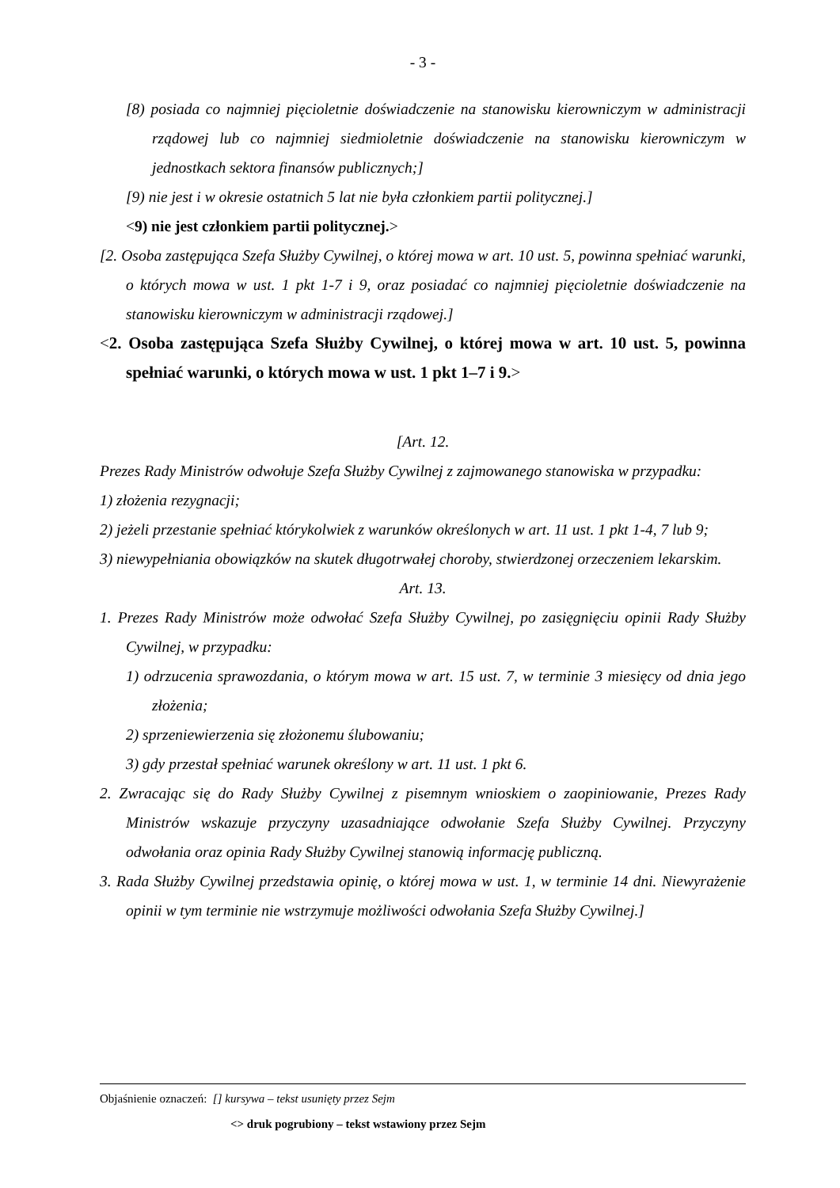- 3 -
[8) posiada co najmniej pięcioletnie doświadczenie na stanowisku kierowniczym w administracji rządowej lub co najmniej siedmioletnie doświadczenie na stanowisku kierowniczym w jednostkach sektora finansów publicznych;]
[9) nie jest i w okresie ostatnich 5 lat nie była członkiem partii politycznej.]
<9) nie jest członkiem partii politycznej.>
[2. Osoba zastępująca Szefa Służby Cywilnej, o której mowa w art. 10 ust. 5, powinna spełniać warunki, o których mowa w ust. 1 pkt 1-7 i 9, oraz posiadać co najmniej pięcioletnie doświadczenie na stanowisku kierowniczym w administracji rządowej.]
<2. Osoba zastępująca Szefa Służby Cywilnej, o której mowa w art. 10 ust. 5, powinna spełniać warunki, o których mowa w ust. 1 pkt 1–7 i 9.>
[Art. 12.
Prezes Rady Ministrów odwołuje Szefa Służby Cywilnej z zajmowanego stanowiska w przypadku:
1) złożenia rezygnacji;
2) jeżeli przestanie spełniać którykolwiek z warunków określonych w art. 11 ust. 1 pkt 1-4, 7 lub 9;
3) niewypełniania obowiązków na skutek długotrwałej choroby, stwierdzonej orzeczeniem lekarskim.
Art. 13.
1. Prezes Rady Ministrów może odwołać Szefa Służby Cywilnej, po zasięgnięciu opinii Rady Służby Cywilnej, w przypadku:
1) odrzucenia sprawozdania, o którym mowa w art. 15 ust. 7, w terminie 3 miesięcy od dnia jego złożenia;
2) sprzeniewierzenia się złożonemu ślubowaniu;
3) gdy przestał spełniać warunek określony w art. 11 ust. 1 pkt 6.
2. Zwracając się do Rady Służby Cywilnej z pisemnym wnioskiem o zaopiniowanie, Prezes Rady Ministrów wskazuje przyczyny uzasadniające odwołanie Szefa Służby Cywilnej. Przyczyny odwołania oraz opinia Rady Służby Cywilnej stanowią informację publiczną.
3. Rada Służby Cywilnej przedstawia opinię, o której mowa w ust. 1, w terminie 14 dni. Niewyrażenie opinii w tym terminie nie wstrzymuje możliwości odwołania Szefa Służby Cywilnej.]
Objaśnienie oznaczeń: [] kursywa – tekst usunięty przez Sejm
<> druk pogrubiony – tekst wstawiony przez Sejm